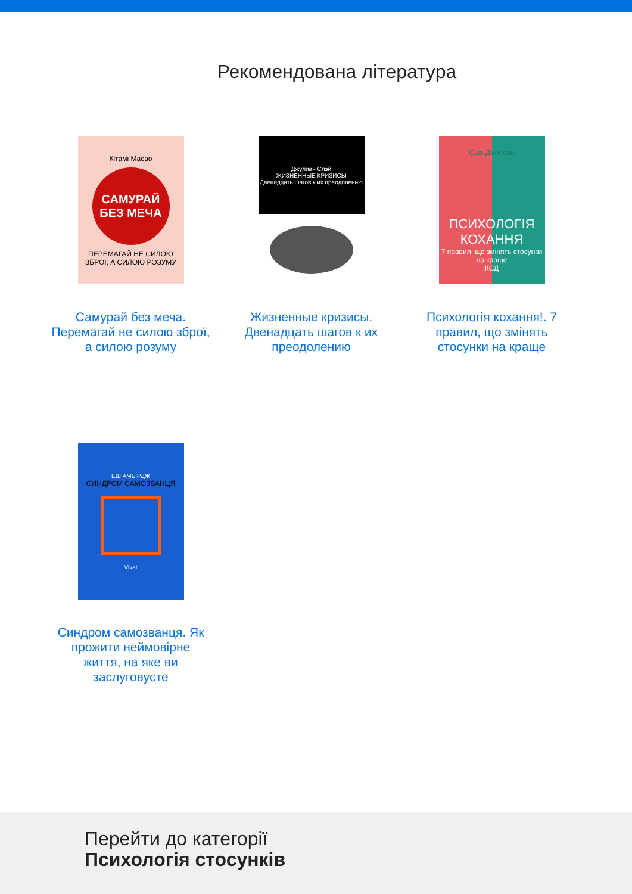Рекомендована література
Кітамі Масао
САМУРАЙ БЕЗ МЕЧА
ПЕРЕМАГАЙ НЕ СИЛОЮ ЗБРОЇ, А СИЛОЮ РОЗУМУ
Самурай без меча. Перемагай не силою зброї, а силою розуму
Джулиан Слэй
ЖИЗНЕННЫЕ КРИЗИСЫ
Двенадцать шагов к их преодолению
Жизненные кризисы. Двенадцать шагов к их преодолению
Сью Джонсон
ПСИХОЛОГІЯ КОХАННЯ
7 правил, що змінять стосунки на краще
КСД
Психологія кохання!. 7 правил, що змінять стосунки на краще
ЕШ АМБІРДЖ
СИНДРОМ САМОЗВАНЦЯ
Vivat
Синдром самозванця. Як прожити неймовірне життя, на яке ви заслуговуєте
Перейти до категорії
Психологія стосунків